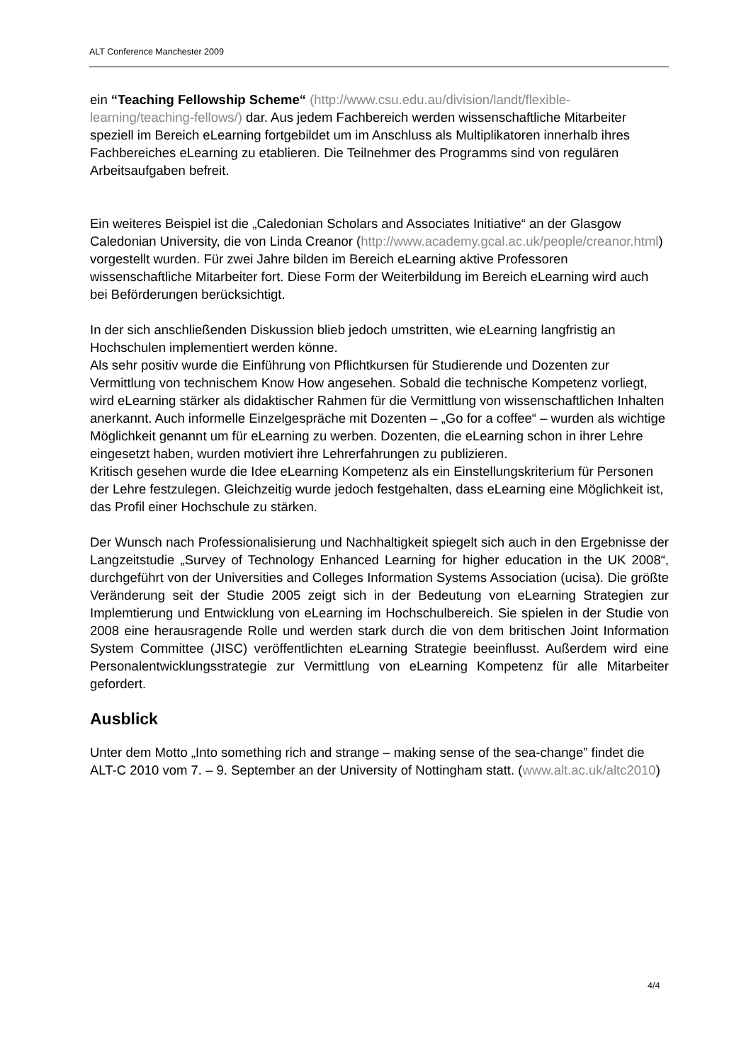ALT Conference Manchester 2009
ein “Teaching Fellowship Scheme“ (http://www.csu.edu.au/division/landt/flexible-learning/teaching-fellows/) dar. Aus jedem Fachbereich werden wissenschaftliche Mitarbeiter speziell im Bereich eLearning fortgebildet um im Anschluss als Multiplikatoren innerhalb ihres Fachbereiches eLearning zu etablieren. Die Teilnehmer des Programms sind von regulären Arbeitsaufgaben befreit.
Ein weiteres Beispiel ist die „Caledonian Scholars and Associates Initiative“ an der Glasgow Caledonian University, die von Linda Creanor (http://www.academy.gcal.ac.uk/people/creanor.html) vorgestellt wurden. Für zwei Jahre bilden im Bereich eLearning aktive Professoren wissenschaftliche Mitarbeiter fort. Diese Form der Weiterbildung im Bereich eLearning wird auch bei Beförderungen berücksichtigt.
In der sich anschließenden Diskussion blieb jedoch umstritten, wie eLearning langfristig an Hochschulen implementiert werden könne.
Als sehr positiv wurde die Einführung von Pflichtkursen für Studierende und Dozenten zur Vermittlung von technischem Know How angesehen. Sobald die technische Kompetenz vorliegt, wird eLearning stärker als didaktischer Rahmen für die Vermittlung von wissenschaftlichen Inhalten anerkannt. Auch informelle Einzelgespräche mit Dozenten – „Go for a coffee“ – wurden als wichtige Möglichkeit genannt um für eLearning zu werben. Dozenten, die eLearning schon in ihrer Lehre eingesetzt haben, wurden motiviert ihre Lehrerfahrungen zu publizieren.
Kritisch gesehen wurde die Idee eLearning Kompetenz als ein Einstellungskriterium für Personen der Lehre festzulegen. Gleichzeitig wurde jedoch festgehalten, dass eLearning eine Möglichkeit ist, das Profil einer Hochschule zu stärken.
Der Wunsch nach Professionalisierung und Nachhaltigkeit spiegelt sich auch in den Ergebnisse der Langzeitstudie „Survey of Technology Enhanced Learning for higher education in the UK 2008“, durchgeführt von der Universities and Colleges Information Systems Association (ucisa). Die größte Veränderung seit der Studie 2005 zeigt sich in der Bedeutung von eLearning Strategien zur Implemtierung und Entwicklung von eLearning im Hochschulbereich. Sie spielen in der Studie von 2008 eine herausragende Rolle und werden stark durch die von dem britischen Joint Information System Committee (JISC) veröffentlichten eLearning Strategie beeinflusst. Außerdem wird eine Personalentwicklungsstrategie zur Vermittlung von eLearning Kompetenz für alle Mitarbeiter gefordert.
Ausblick
Unter dem Motto „Into something rich and strange – making sense of the sea-change” findet die ALT-C 2010 vom 7. – 9. September an der University of Nottingham statt. (www.alt.ac.uk/altc2010)
4/4